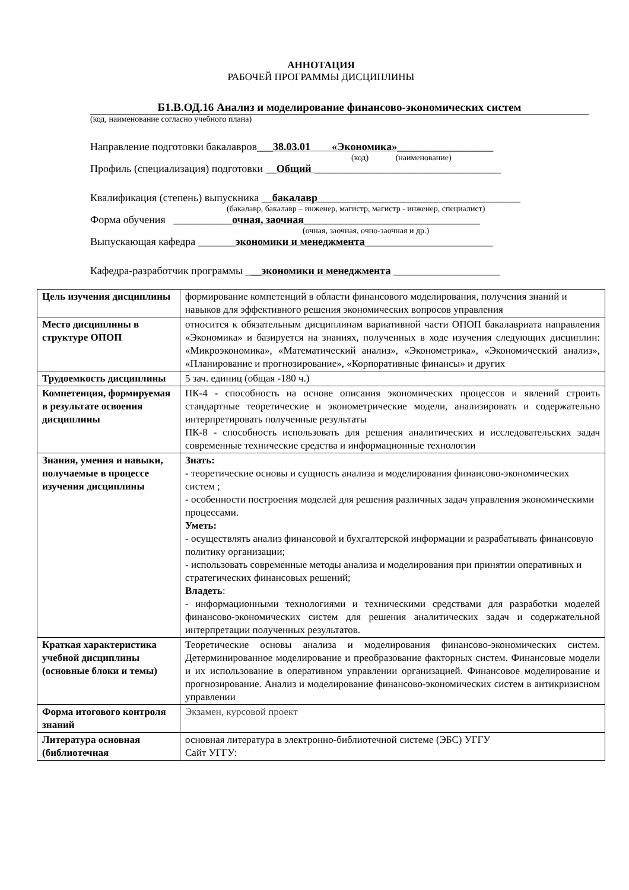АННОТАЦИЯ
РАБОЧЕЙ ПРОГРАММЫ ДИСЦИПЛИНЫ
Б1.В.ОД.16 Анализ и моделирование финансово-экономических систем
(код, наименование согласно учебного плана)
Направление подготовки бакалавров___38.03.01 «Экономика»__________________
(код) (наименование)
Профиль (специализация) подготовки __Общий ___________________________________
Квалификация (степень) выпускника __бакалавр______________________________________
(бакалавр, бакалавр – инженер, магистр, магистр - инженер, специалист)
Форма обучения ___________очная, заочная_________________________________
(очная, заочная, очно-заочная и др.)
Выпускающая кафедра _______экономики и менеджмента________________________
Кафедра-разработчик программы ___экономики и менеджмента ____________________
| Цель изучения дисциплины | формирование компетенций в области финансового моделирования, получения знаний и навыков для эффективного решения экономических вопросов управления |
| Место дисциплины в структуре ОПОП | относится к обязательным дисциплинам вариативной части ОПОП бакалавриата направления «Экономика» и базируется на знаниях, полученных в ходе изучения следующих дисциплин: «Микроэкономика», «Математический анализ», «Эконометрика», «Экономический анализ», «Планирование и прогнозирование», «Корпоративные финансы» и других |
| Трудоемкость дисциплины | 5 зач. единиц (общая -180 ч.) |
| Компетенция, формируемая в результате освоения дисциплины | ПК-4 - способность на основе описания экономических процессов и явлений строить стандартные теоретические и эконометрические модели, анализировать и содержательно интерпретировать полученные результаты ПК-8 - способность использовать для решения аналитических и исследовательских задач современные технические средства и информационные технологии |
| Знания, умения и навыки, получаемые в процессе изучения дисциплины | Знать: - теоретические основы и сущность анализа и моделирования финансово-экономических систем ; - особенности построения моделей для решения различных задач управления экономическими процессами. Уметь: - осуществлять анализ финансовой и бухгалтерской информации и разрабатывать финансовую политику организации; - использовать современные методы анализа и моделирования при принятии оперативных и стратегических финансовых решений; Владеть : - информационными технологиями и техническими средствами для разработки моделей финансово-экономических систем для решения аналитических задач и содержательной интерпретации полученных результатов. |
| Краткая характеристика учебной дисциплины (основные блоки и темы) | Теоретические основы анализа и моделирования финансово-экономических систем. Детерминированное моделирование и преобразование факторных систем. Финансовые модели и их использование в оперативном управлении организацией. Финансовое моделирование и прогнозирование. Анализ и моделирование финансово-экономических систем в антикризисном управлении |
| Форма итогового контроля знаний | Экзамен, курсовой проект |
| Литература основная (библиотечная | основная литература в электронно-библиотечной системе (ЭБС) УГГУ Сайт УГГУ: |